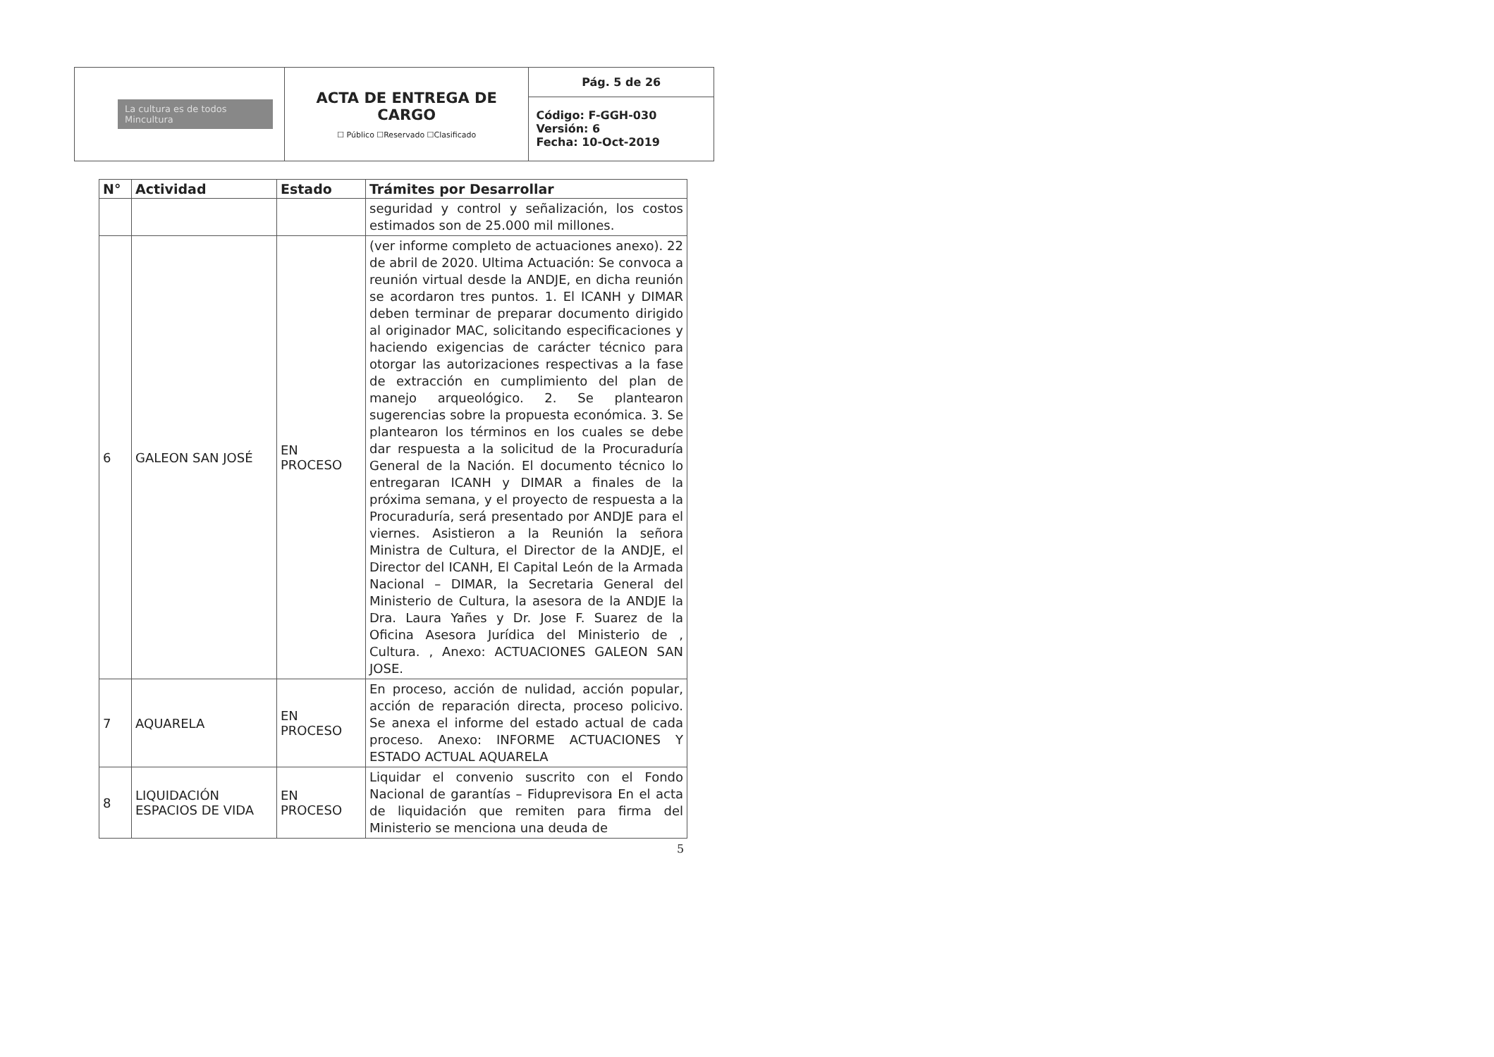| La cultura es de todos Mincultura | ACTA DE ENTREGA DE CARGO ☐ Público ☐Reservado ☐Clasificado | Pág. 5 de 26 |
| | | Código: F-GGH-030 Versión: 6 Fecha: 10-Oct-2019 |
| N° | Actividad | Estado | Trámites por Desarrollar |
| --- | --- | --- | --- |
| | | | seguridad y control y señalización, los costos estimados son de 25.000 mil millones. |
| 6 | GALEON SAN JOSÉ | EN PROCESO | (ver informe completo de actuaciones anexo). 22 de abril de 2020. Ultima Actuación: Se convoca a reunión virtual desde la ANDJE, en dicha reunión se acordaron tres puntos. 1. El ICANH y DIMAR deben terminar de preparar documento dirigido al originador MAC, solicitando especificaciones y haciendo exigencias de carácter técnico para otorgar las autorizaciones respectivas a la fase de extracción en cumplimiento del plan de manejo arqueológico. 2. Se plantearon sugerencias sobre la propuesta económica. 3. Se plantearon los términos en los cuales se debe dar respuesta a la solicitud de la Procuraduría General de la Nación. El documento técnico lo entregaran ICANH y DIMAR a finales de la próxima semana, y el proyecto de respuesta a la Procuraduría, será presentado por ANDJE para el viernes. Asistieron a la Reunión la señora Ministra de Cultura, el Director de la ANDJE, el Director del ICANH, El Capital León de la Armada Nacional – DIMAR, la Secretaria General del Ministerio de Cultura, la asesora de la ANDJE la Dra. Laura Yañes y Dr. Jose F. Suarez de la Oficina Asesora Jurídica del Ministerio de , Cultura. , Anexo: ACTUACIONES GALEON SAN JOSE. |
| 7 | AQUARELA | EN PROCESO | En proceso, acción de nulidad, acción popular, acción de reparación directa, proceso policivo. Se anexa el informe del estado actual de cada proceso. Anexo: INFORME ACTUACIONES Y ESTADO ACTUAL AQUARELA |
| 8 | LIQUIDACIÓN ESPACIOS DE VIDA | EN PROCESO | Liquidar el convenio suscrito con el Fondo Nacional de garantías – Fiduprevisora En el acta de liquidación que remiten para firma del Ministerio se menciona una deuda de |
5